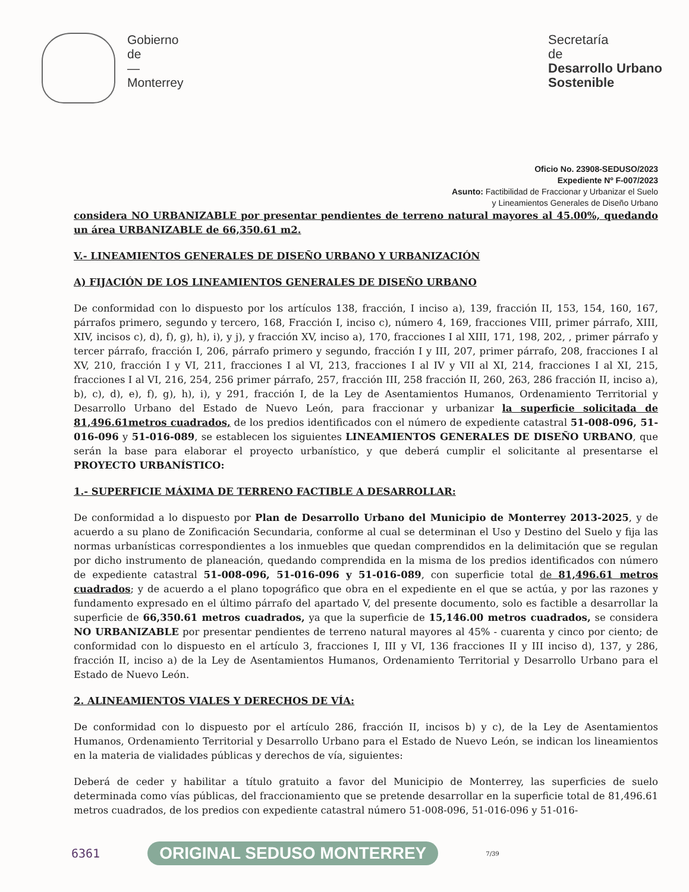Gobierno
de
—
Monterrey
Secretaría
de
Desarrollo Urbano
Sostenible
Oficio No. 23908-SEDUSO/2023
Expediente Nº F-007/2023
Asunto: Factibilidad de Fraccionar y Urbanizar el Suelo
y Lineamientos Generales de Diseño Urbano
considera NO URBANIZABLE por presentar pendientes de terreno natural mayores al 45.00%, quedando un área URBANIZABLE de 66,350.61 m2.
V.- LINEAMIENTOS GENERALES DE DISEÑO URBANO Y URBANIZACIÓN
A) FIJACIÓN DE LOS LINEAMIENTOS GENERALES DE DISEÑO URBANO
De conformidad con lo dispuesto por los artículos 138, fracción, I inciso a), 139, fracción II, 153, 154, 160, 167, párrafos primero, segundo y tercero, 168, Fracción I, inciso c), número 4, 169, fracciones VIII, primer párrafo, XIII, XIV, incisos c), d), f), g), h), i), y j), y fracción XV, inciso a), 170, fracciones I al XIII, 171, 198, 202, , primer párrafo y tercer párrafo, fracción I, 206, párrafo primero y segundo, fracción I y III, 207, primer párrafo, 208, fracciones I al XV, 210, fracción I y VI, 211, fracciones I al VI, 213, fracciones I al IV y VII al XI, 214, fracciones I al XI, 215, fracciones I al VI, 216, 254, 256 primer párrafo, 257, fracción III, 258 fracción II, 260, 263, 286 fracción II, inciso a), b), c), d), e), f), g), h), i), y 291, fracción I, de la Ley de Asentamientos Humanos, Ordenamiento Territorial y Desarrollo Urbano del Estado de Nuevo León, para fraccionar y urbanizar la superficie solicitada de 81,496.61metros cuadrados, de los predios identificados con el número de expediente catastral 51-008-096, 51-016-096 y 51-016-089, se establecen los siguientes LINEAMIENTOS GENERALES DE DISEÑO URBANO, que serán la base para elaborar el proyecto urbanístico, y que deberá cumplir el solicitante al presentarse el PROYECTO URBANÍSTICO:
1.- SUPERFICIE MÁXIMA DE TERRENO FACTIBLE A DESARROLLAR:
De conformidad a lo dispuesto por Plan de Desarrollo Urbano del Municipio de Monterrey 2013-2025, y de acuerdo a su plano de Zonificación Secundaria, conforme al cual se determinan el Uso y Destino del Suelo y fija las normas urbanísticas correspondientes a los inmuebles que quedan comprendidos en la delimitación que se regulan por dicho instrumento de planeación, quedando comprendida en la misma de los predios identificados con número de expediente catastral 51-008-096, 51-016-096 y 51-016-089, con superficie total de 81,496.61 metros cuadrados; y de acuerdo a el plano topográfico que obra en el expediente en el que se actúa, y por las razones y fundamento expresado en el último párrafo del apartado V, del presente documento, solo es factible a desarrollar la superficie de 66,350.61 metros cuadrados, ya que la superficie de 15,146.00 metros cuadrados, se considera NO URBANIZABLE por presentar pendientes de terreno natural mayores al 45% - cuarenta y cinco por ciento; de conformidad con lo dispuesto en el artículo 3, fracciones I, III y VI, 136 fracciones II y III inciso d), 137, y 286, fracción II, inciso a) de la Ley de Asentamientos Humanos, Ordenamiento Territorial y Desarrollo Urbano para el Estado de Nuevo León.
2. ALINEAMIENTOS VIALES Y DERECHOS DE VÍA:
De conformidad con lo dispuesto por el artículo 286, fracción II, incisos b) y c), de la Ley de Asentamientos Humanos, Ordenamiento Territorial y Desarrollo Urbano para el Estado de Nuevo León, se indican los lineamientos en la materia de vialidades públicas y derechos de vía, siguientes:
Deberá de ceder y habilitar a título gratuito a favor del Municipio de Monterrey, las superficies de suelo determinada como vías públicas, del fraccionamiento que se pretende desarrollar en la superficie total de 81,496.61 metros cuadrados, de los predios con expediente catastral número 51-008-096, 51-016-096 y 51-016-
6361 ORIGINAL SEDUSO MONTERREY 7/39